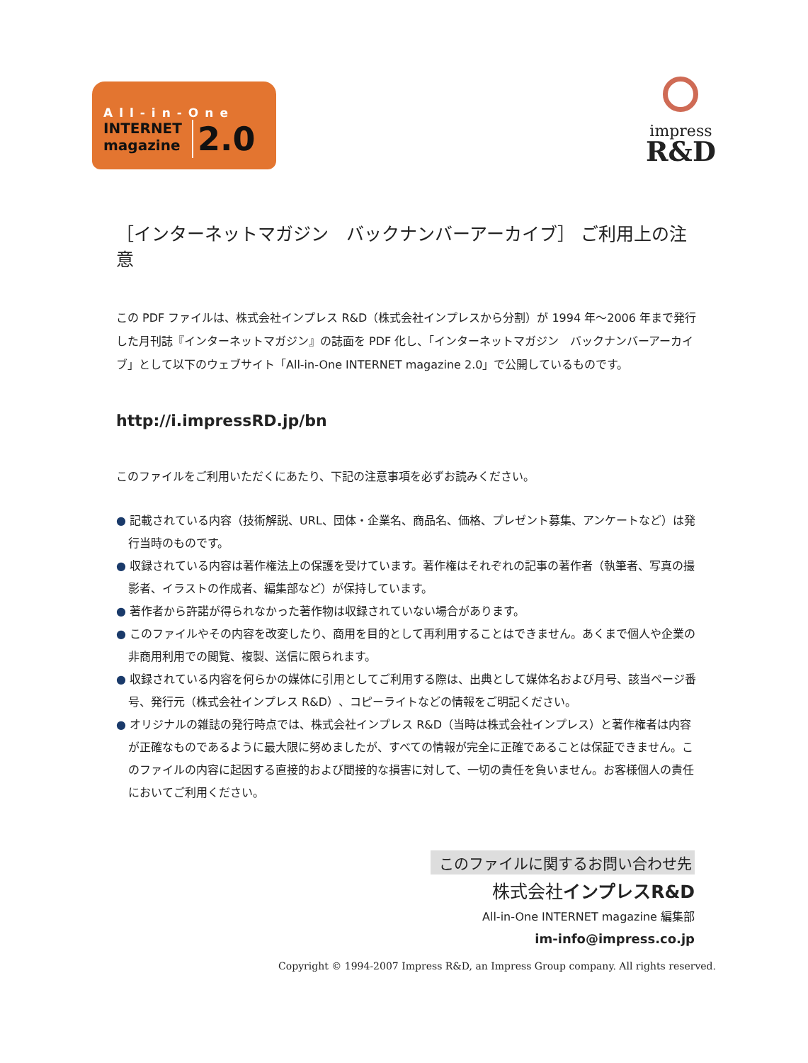All-in-One
INTERNET
magazine
2.0
impress
R&D
［インターネットマガジン　バックナンバーアーカイブ］ ご利用上の注意
この PDF ファイルは、株式会社インプレス R&D（株式会社インプレスから分割）が 1994 年〜2006 年まで発行した月刊誌『インターネットマガジン』の誌面を PDF 化し、「インターネットマガジン　バックナンバーアーカイブ」として以下のウェブサイト「All-in-One INTERNET magazine 2.0」で公開しているものです。
http://i.impressRD.jp/bn
このファイルをご利用いただくにあたり、下記の注意事項を必ずお読みください。
● 記載されている内容（技術解説、URL、団体・企業名、商品名、価格、プレゼント募集、アンケートなど）は発行当時のものです。
● 収録されている内容は著作権法上の保護を受けています。著作権はそれぞれの記事の著作者（執筆者、写真の撮影者、イラストの作成者、編集部など）が保持しています。
● 著作者から許諾が得られなかった著作物は収録されていない場合があります。
● このファイルやその内容を改変したり、商用を目的として再利用することはできません。あくまで個人や企業の非商用利用での閲覧、複製、送信に限られます。
● 収録されている内容を何らかの媒体に引用としてご利用する際は、出典として媒体名および月号、該当ページ番号、発行元（株式会社インプレス R&D）、コピーライトなどの情報をご明記ください。
● オリジナルの雑誌の発行時点では、株式会社インプレス R&D（当時は株式会社インプレス）と著作権者は内容が正確なものであるように最大限に努めましたが、すべての情報が完全に正確であることは保証できません。このファイルの内容に起因する直接的および間接的な損害に対して、一切の責任を負いません。お客様個人の責任においてご利用ください。
このファイルに関するお問い合わせ先
株式会社インプレスR&D
All-in-One INTERNET magazine 編集部
im-info@impress.co.jp
Copyright © 1994-2007 Impress R&D, an Impress Group company. All rights reserved.